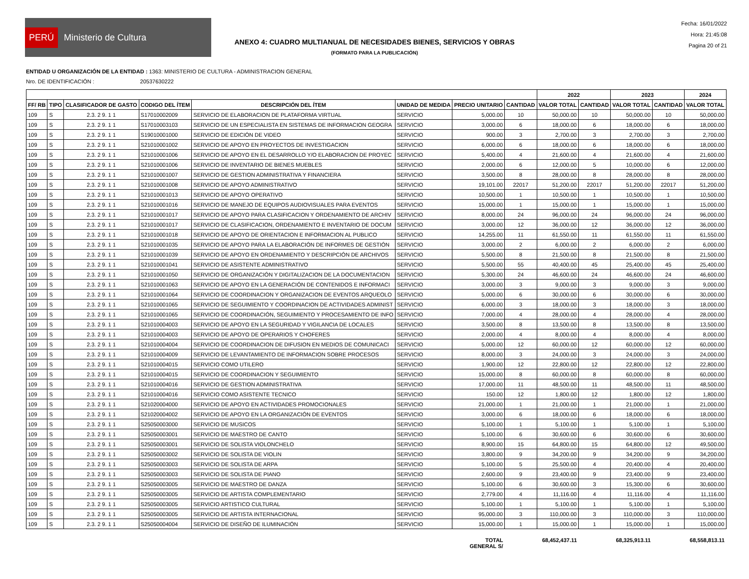PERÚ Ministerio de Cultura
Fecha: 16/01/2022
Hora: 21:45:08
Pagina 20 of 21
ANEXO 4: CUADRO MULTIANUAL DE NECESIDADES BIENES, SERVICIOS Y OBRAS
(FORMATO PARA LA PUBLICACIÓN)
ENTIDAD U ORGANIZACIÓN DE LA ENTIDAD : 1363: MINISTERIO DE CULTURA - ADMINISTRACION GENERAL
Nro. DE IDENTIFICACIÓN : 20537630222
| | | | | | | | | 2022 | | 2023 | | 2024 |
| --- | --- | --- | --- | --- | --- | --- | --- | --- | --- | --- | --- | --- |
| FF/ RB | TIPO | CLASIFICADOR DE GASTO | CODIGO DEL ÍTEM | DESCRIPCIÓN DEL ÍTEM | UNIDAD DE MEDIDA | PRECIO UNITARIO | CANTIDAD | VALOR TOTAL | CANTIDAD | VALOR TOTAL | CANTIDAD | VALOR TOTAL |
| 109 | S | 2.3. 2 9. 1 1 | S17010002009 | SERVICIO DE ELABORACION DE PLATAFORMA VIRTUAL | SERVICIO | 5,000.00 | 10 | 50,000.00 | 10 | 50,000.00 | 10 | 50,000.00 |
| 109 | S | 2.3. 2 9. 1 1 | S17010003103 | SERVICIO DE UN ESPECIALISTA EN SISTEMAS DE INFORMACION GEOGRA | SERVICIO | 3,000.00 | 6 | 18,000.00 | 6 | 18,000.00 | 6 | 18,000.00 |
| 109 | S | 2.3. 2 9. 1 1 | S19010001000 | SERVICIO DE EDICIÓN DE VIDEO | SERVICIO | 900.00 | 3 | 2,700.00 | 3 | 2,700.00 | 3 | 2,700.00 |
| 109 | S | 2.3. 2 9. 1 1 | S21010001002 | SERVICIO DE APOYO EN PROYECTOS DE INVESTIGACION | SERVICIO | 6,000.00 | 6 | 18,000.00 | 6 | 18,000.00 | 6 | 18,000.00 |
| 109 | S | 2.3. 2 9. 1 1 | S21010001006 | SERVICIO DE APOYO EN EL DESARROLLO Y/O ELABORACION DE PROYEC | SERVICIO | 5,400.00 | 4 | 21,600.00 | 4 | 21,600.00 | 4 | 21,600.00 |
| 109 | S | 2.3. 2 9. 1 1 | S21010001006 | SERVICIO DE INVENTARIO DE BIENES MUEBLES | SERVICIO | 2,000.00 | 6 | 12,000.00 | 5 | 10,000.00 | 6 | 12,000.00 |
| 109 | S | 2.3. 2 9. 1 1 | S21010001007 | SERVICIO DE GESTION ADMINISTRATIVA Y FINANCIERA | SERVICIO | 3,500.00 | 8 | 28,000.00 | 8 | 28,000.00 | 8 | 28,000.00 |
| 109 | S | 2.3. 2 9. 1 1 | S21010001008 | SERVICIO DE APOYO ADMINISTRATIVO | SERVICIO | 19,101.00 | 22017 | 51,200.00 | 22017 | 51,200.00 | 22017 | 51,200.00 |
| 109 | S | 2.3. 2 9. 1 1 | S21010001013 | SERVICIO DE APOYO OPERATIVO | SERVICIO | 10,500.00 | 1 | 10,500.00 | 1 | 10,500.00 | 1 | 10,500.00 |
| 109 | S | 2.3. 2 9. 1 1 | S21010001016 | SERVICIO DE MANEJO DE EQUIPOS AUDIOVISUALES PARA EVENTOS | SERVICIO | 15,000.00 | 1 | 15,000.00 | 1 | 15,000.00 | 1 | 15,000.00 |
| 109 | S | 2.3. 2 9. 1 1 | S21010001017 | SERVICIO DE APOYO PARA CLASIFICACION Y ORDENAMIENTO DE ARCHIV | SERVICIO | 8,000.00 | 24 | 96,000.00 | 24 | 96,000.00 | 24 | 96,000.00 |
| 109 | S | 2.3. 2 9. 1 1 | S21010001017 | SERVICIO DE CLASIFICACION, ORDENAMIENTO E INVENTARIO DE DOCUM | SERVICIO | 3,000.00 | 12 | 36,000.00 | 12 | 36,000.00 | 12 | 36,000.00 |
| 109 | S | 2.3. 2 9. 1 1 | S21010001018 | SERVICIO DE APOYO DE ORIENTACION E INFORMACION AL PUBLICO | SERVICIO | 14,255.00 | 11 | 61,550.00 | 11 | 61,550.00 | 11 | 61,550.00 |
| 109 | S | 2.3. 2 9. 1 1 | S21010001035 | SERVICIO DE APOYO PARA LA ELABORACIÓN DE INFORMES DE GESTIÓN | SERVICIO | 3,000.00 | 2 | 6,000.00 | 2 | 6,000.00 | 2 | 6,000.00 |
| 109 | S | 2.3. 2 9. 1 1 | S21010001039 | SERVICIO DE APOYO EN ORDENAMIENTO Y DESCRIPCIÓN DE ARCHIVOS | SERVICIO | 5,500.00 | 8 | 21,500.00 | 8 | 21,500.00 | 8 | 21,500.00 |
| 109 | S | 2.3. 2 9. 1 1 | S21010001041 | SERVICIO DE ASISTENTE ADMINISTRATIVO | SERVICIO | 5,500.00 | 55 | 40,400.00 | 45 | 25,400.00 | 45 | 25,400.00 |
| 109 | S | 2.3. 2 9. 1 1 | S21010001050 | SERVICIO DE ORGANIZACIÓN Y DIGITALIZACION DE LA DOCUMENTACION | SERVICIO | 5,300.00 | 24 | 46,600.00 | 24 | 46,600.00 | 24 | 46,600.00 |
| 109 | S | 2.3. 2 9. 1 1 | S21010001063 | SERVICIO DE APOYO EN LA GENERACIÓN DE CONTENIDOS E INFORMACI | SERVICIO | 3,000.00 | 3 | 9,000.00 | 3 | 9,000.00 | 3 | 9,000.00 |
| 109 | S | 2.3. 2 9. 1 1 | S21010001064 | SERVICIO DE COORDINACION Y ORGANIZACION DE EVENTOS ARQUEOLO | SERVICIO | 5,000.00 | 6 | 30,000.00 | 6 | 30,000.00 | 6 | 30,000.00 |
| 109 | S | 2.3. 2 9. 1 1 | S21010001065 | SERVICIO DE SEGUIMIENTO Y COORDINACION DE ACTIVIDADES ADMINIST | SERVICIO | 6,000.00 | 3 | 18,000.00 | 3 | 18,000.00 | 3 | 18,000.00 |
| 109 | S | 2.3. 2 9. 1 1 | S21010001065 | SERVICIO DE COORDINACIÓN, SEGUIMIENTO Y PROCESAMIENTO DE INFO | SERVICIO | 7,000.00 | 4 | 28,000.00 | 4 | 28,000.00 | 4 | 28,000.00 |
| 109 | S | 2.3. 2 9. 1 1 | S21010004003 | SERVICIO DE APOYO EN LA SEGURIDAD Y VIGILANCIA DE LOCALES | SERVICIO | 3,500.00 | 8 | 13,500.00 | 8 | 13,500.00 | 8 | 13,500.00 |
| 109 | S | 2.3. 2 9. 1 1 | S21010004003 | SERVICIO DE APOYO DE OPERARIOS Y CHOFERES | SERVICIO | 2,000.00 | 4 | 8,000.00 | 4 | 8,000.00 | 4 | 8,000.00 |
| 109 | S | 2.3. 2 9. 1 1 | S21010004004 | SERVICIO DE COORDINACION DE DIFUSION EN MEDIOS DE COMUNICACI | SERVICIO | 5,000.00 | 12 | 60,000.00 | 12 | 60,000.00 | 12 | 60,000.00 |
| 109 | S | 2.3. 2 9. 1 1 | S21010004009 | SERVICIO DE LEVANTAMIENTO DE INFORMACION SOBRE PROCESOS | SERVICIO | 8,000.00 | 3 | 24,000.00 | 3 | 24,000.00 | 3 | 24,000.00 |
| 109 | S | 2.3. 2 9. 1 1 | S21010004015 | SERVICIO COMO UTILERO | SERVICIO | 1,900.00 | 12 | 22,800.00 | 12 | 22,800.00 | 12 | 22,800.00 |
| 109 | S | 2.3. 2 9. 1 1 | S21010004015 | SERVICIO DE COORDINACION Y SEGUIMIENTO | SERVICIO | 15,000.00 | 8 | 60,000.00 | 8 | 60,000.00 | 8 | 60,000.00 |
| 109 | S | 2.3. 2 9. 1 1 | S21010004016 | SERVICIO DE GESTION ADMINISTRATIVA | SERVICIO | 17,000.00 | 11 | 48,500.00 | 11 | 48,500.00 | 11 | 48,500.00 |
| 109 | S | 2.3. 2 9. 1 1 | S21010004016 | SERVICIO COMO ASISTENTE TECNICO | SERVICIO | 150.00 | 12 | 1,800.00 | 12 | 1,800.00 | 12 | 1,800.00 |
| 109 | S | 2.3. 2 9. 1 1 | S21020004000 | SERVICIO DE APOYO EN ACTIVIDADES PROMOCIONALES | SERVICIO | 21,000.00 | 1 | 21,000.00 | 1 | 21,000.00 | 1 | 21,000.00 |
| 109 | S | 2.3. 2 9. 1 1 | S21020004002 | SERVICIO DE APOYO EN LA ORGANIZACIÓN DE EVENTOS | SERVICIO | 3,000.00 | 6 | 18,000.00 | 6 | 18,000.00 | 6 | 18,000.00 |
| 109 | S | 2.3. 2 9. 1 1 | S25050003000 | SERVICIO DE MUSICOS | SERVICIO | 5,100.00 | 1 | 5,100.00 | 1 | 5,100.00 | 1 | 5,100.00 |
| 109 | S | 2.3. 2 9. 1 1 | S25050003001 | SERVICIO DE MAESTRO DE CANTO | SERVICIO | 5,100.00 | 6 | 30,600.00 | 6 | 30,600.00 | 6 | 30,600.00 |
| 109 | S | 2.3. 2 9. 1 1 | S25050003001 | SERVICIO DE SOLISTA VIOLONCHELO | SERVICIO | 8,900.00 | 15 | 64,800.00 | 15 | 64,800.00 | 12 | 49,500.00 |
| 109 | S | 2.3. 2 9. 1 1 | S25050003002 | SERVICIO DE SOLISTA DE VIOLIN | SERVICIO | 3,800.00 | 9 | 34,200.00 | 9 | 34,200.00 | 9 | 34,200.00 |
| 109 | S | 2.3. 2 9. 1 1 | S25050003003 | SERVICIO DE SOLISTA DE ARPA | SERVICIO | 5,100.00 | 5 | 25,500.00 | 4 | 20,400.00 | 4 | 20,400.00 |
| 109 | S | 2.3. 2 9. 1 1 | S25050003003 | SERVICIO DE SOLISTA DE PIANO | SERVICIO | 2,600.00 | 9 | 23,400.00 | 9 | 23,400.00 | 9 | 23,400.00 |
| 109 | S | 2.3. 2 9. 1 1 | S25050003005 | SERVICIO DE MAESTRO DE DANZA | SERVICIO | 5,100.00 | 6 | 30,600.00 | 3 | 15,300.00 | 6 | 30,600.00 |
| 109 | S | 2.3. 2 9. 1 1 | S25050003005 | SERVICIO DE ARTISTA COMPLEMENTARIO | SERVICIO | 2,779.00 | 4 | 11,116.00 | 4 | 11,116.00 | 4 | 11,116.00 |
| 109 | S | 2.3. 2 9. 1 1 | S25050003005 | SERVICIO ARTISTICO CULTURAL | SERVICIO | 5,100.00 | 1 | 5,100.00 | 1 | 5,100.00 | 1 | 5,100.00 |
| 109 | S | 2.3. 2 9. 1 1 | S25050003005 | SERVICIO DE ARTISTA INTERNACIONAL | SERVICIO | 95,000.00 | 3 | 110,000.00 | 3 | 110,000.00 | 3 | 110,000.00 |
| 109 | S | 2.3. 2 9. 1 1 | S25050004004 | SERVICIO DE DISEÑO DE ILUMINACIÓN | SERVICIO | 15,000.00 | 1 | 15,000.00 | 1 | 15,000.00 | 1 | 15,000.00 |
| TOTAL GENERAL S/ | | | | | | | | 68,452,437.11 | | 68,325,913.11 | | 68,558,813.11 |